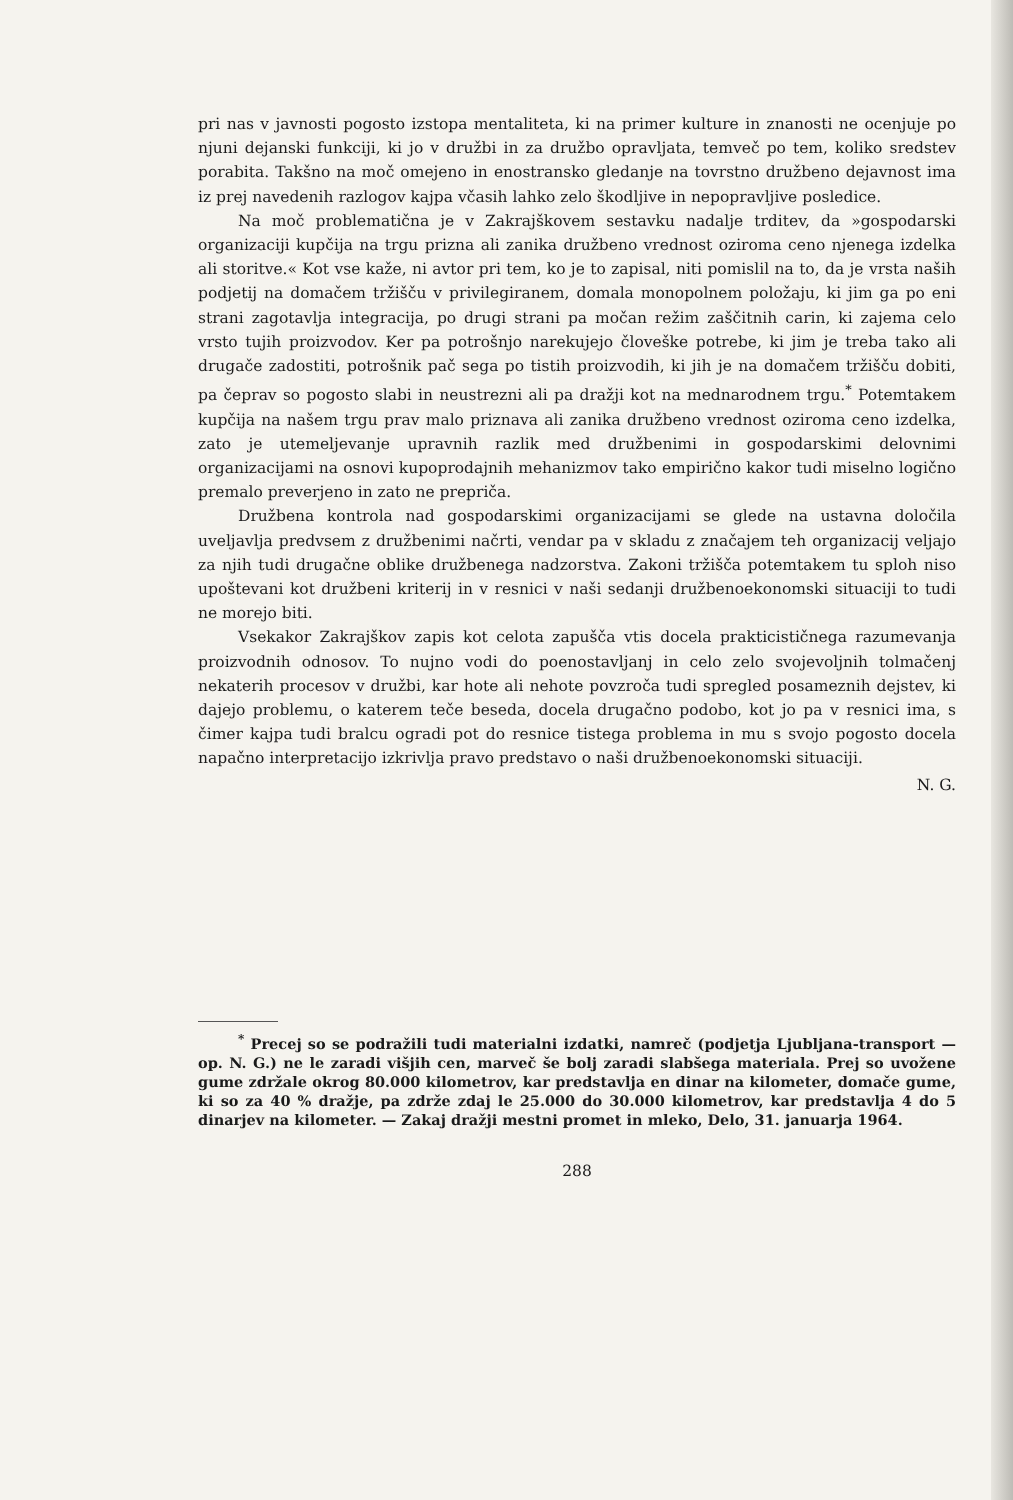pri nas v javnosti pogosto izstopa mentaliteta, ki na primer kulture in znanosti ne ocenjuje po njuni dejanski funkciji, ki jo v družbi in za družbo opravljata, temveč po tem, koliko sredstev porabita. Takšno na moč omejeno in enostransko gledanje na tovrstno družbeno dejavnost ima iz prej navedenih razlogov kajpa včasih lahko zelo škodljive in nepopravljive posledice.
Na moč problematična je v Zakrajškovem sestavku nadalje trditev, da »gospodarski organizaciji kupčija na trgu prizna ali zanika družbeno vrednost oziroma ceno njenega izdelka ali storitve.« Kot vse kaže, ni avtor pri tem, ko je to zapisal, niti pomislil na to, da je vrsta naših podjetij na domačem tržišču v privilegiranem, domala monopolnem položaju, ki jim ga po eni strani zagotavlja integracija, po drugi strani pa močan režim zaščitnih carin, ki zajema celo vrsto tujih proizvodov. Ker pa potrošnjo narekujejo človeške potrebe, ki jim je treba tako ali drugače zadostiti, potrošnik pač sega po tistih proizvodih, ki jih je na domačem tržišču dobiti, pa čeprav so pogosto slabi in neustrezni ali pa dražji kot na mednarodnem trgu.<sup>*</sup> Potemtakem kupčija na našem trgu prav malo priznava ali zanika družbeno vrednost oziroma ceno izdelka, zato je utemeljevanje upravnih razlik med družbenimi in gospodarskimi delovnimi organizacijami na osnovi kupoprodajnih mehanizmov tako empirično kakor tudi miselno logično premalo preverjeno in zato ne prepriča.
Družbena kontrola nad gospodarskimi organizacijami se glede na ustavna določila uveljavlja predvsem z družbenimi načrti, vendar pa v skladu z značajem teh organizacij veljajo za njih tudi drugačne oblike družbenega nadzorstva. Zakoni tržišča potemtakem tu sploh niso upoštevani kot družbeni kriterij in v resnici v naši sedanji družbenoekonomski situaciji to tudi ne morejo biti.
Vsekakor Zakrajškov zapis kot celota zapušča vtis docela prakticističnega razumevanja proizvodnih odnosov. To nujno vodi do poenostavljanj in celo zelo svojevoljnih tolmačenj nekaterih procesov v družbi, kar hote ali nehote povzroča tudi spregled posameznih dejstev, ki dajejo problemu, o katerem teče beseda, docela drugačno podobo, kot jo pa v resnici ima, s čimer kajpa tudi bralcu ogradi pot do resnice tistega problema in mu s svojo pogosto docela napačno interpretacijo izkrivlja pravo predstavo o naši družbenoekonomski situaciji.
N. G.
<sup>*</sup> Precej so se podražili tudi materialni izdatki, namreč (podjetja Ljubljana-transport — op. N. G.) ne le zaradi višjih cen, marveč še bolj zaradi slabšega materiala. Prej so uvožene gume zdržale okrog 80.000 kilometrov, kar predstavlja en dinar na kilometer, domače gume, ki so za 40 % dražje, pa zdrže zdaj le 25.000 do 30.000 kilometrov, kar predstavlja 4 do 5 dinarjev na kilometer. — Zakaj dražji mestni promet in mleko, Delo, 31. januarja 1964.
288